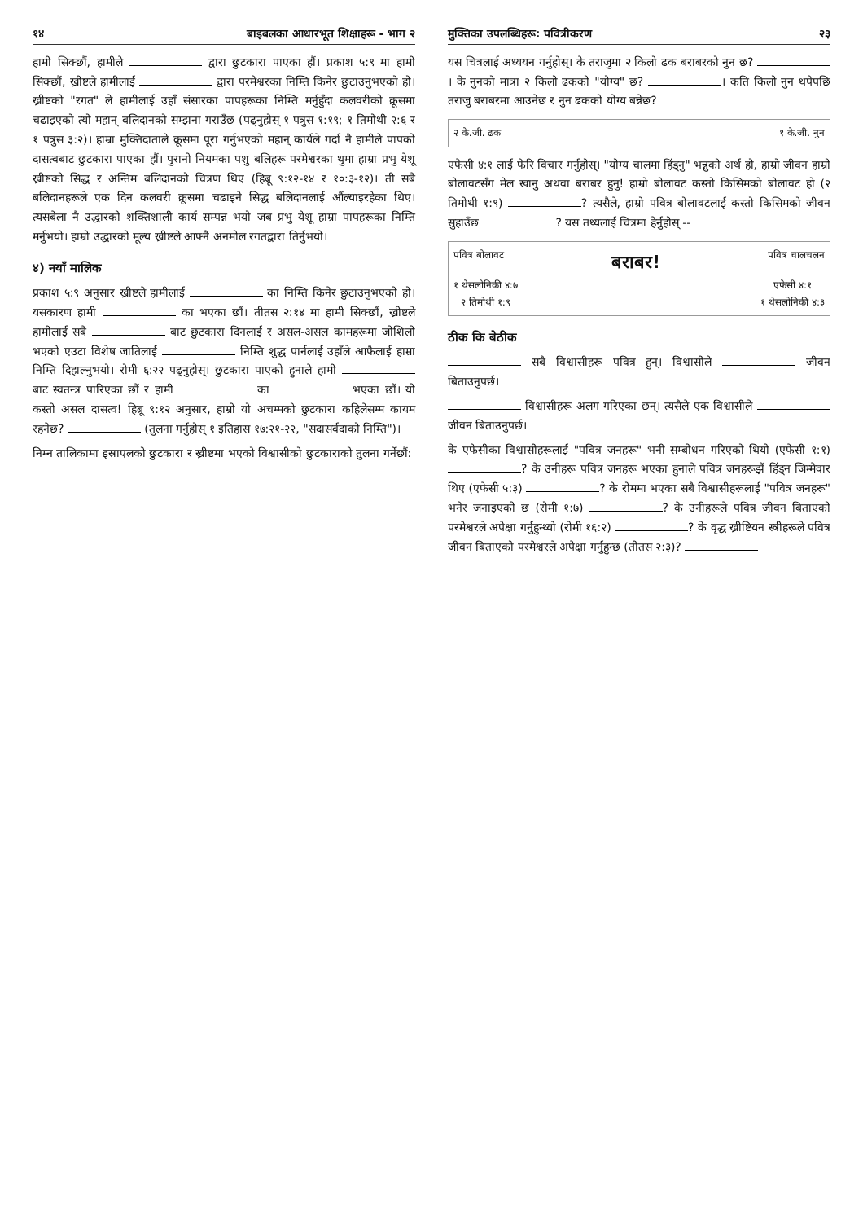१४ बाइबलका आधारभूत शिक्षाहरू - भाग २
हामी सिक्छौं, हामीले द्वारा छुटकारा पाएका हौं। प्रकाश ५:९ मा हामी सिक्छौं, ख्रीष्टले हामीलाई द्वारा परमेश्वरका निम्ति किनेर छुटाउनुभएको हो। ख्रीष्टको "रगत" ले हामीलाई उहाँ संसारका पापहरूका निम्ति मर्नुहुँदा कलवरीको क्रूसमा चढाइएको त्यो महान् बलिदानको सम्झना गराउँछ (पढ्नुहोस् १ पत्रुस १:१९; १ तिमोथी २:६ र १ पत्रुस ३:२)। हाम्रा मुक्तिदाताले क्रूसमा पूरा गर्नुभएको महान् कार्यले गर्दा नै हामीले पापको दासत्वबाट छुटकारा पाएका हौं। पुरानो नियमका पशु बलिहरू परमेश्वरका थुमा हाम्रा प्रभु येशू ख्रीष्टको सिद्ध र अन्तिम बलिदानको चित्रण थिए (हिब्रू ९:१२-१४ र १०:३-१२)। ती सबै बलिदानहरूले एक दिन कलवरी क्रूसमा चढाइने सिद्ध बलिदानलाई औंल्याइरहेका थिए। त्यसबेला नै उद्धारको शक्तिशाली कार्य सम्पन्न भयो जब प्रभु येशू हाम्रा पापहरूका निम्ति मर्नुभयो। हाम्रो उद्धारको मूल्य ख्रीष्टले आफ्नै अनमोल रगतद्वारा तिर्नुभयो।
४) नयाँ मालिक
प्रकाश ५:९ अनुसार ख्रीष्टले हामीलाई का निम्ति किनेर छुटाउनुभएको हो। यसकारण हामी का भएका छौं। तीतस २:१४ मा हामी सिक्छौं, ख्रीष्टले हामीलाई सबै बाट छुटकारा दिनलाई र असल-असल कामहरूमा जोशिलो भएको एउटा विशेष जातिलाई निम्ति शुद्ध पार्नलाई उहाँले आफैलाई हाम्रा निम्ति दिहाल्नुभयो। रोमी ६:२२ पढ्नुहोस्। छुटकारा पाएको हुनाले हामी बाट स्वतन्त्र पारिएका छौं र हामी का भएका छौं। यो कस्तो असल दासत्व! हिब्रू ९:१२ अनुसार, हाम्रो यो अचम्मको छुटकारा कहिलेसम्म कायम रहनेछ? (तुलना गर्नुहोस् १ इतिहास १७:२१-२२, "सदासर्वदाको निम्ति")।
निम्न तालिकामा इस्राएलको छुटकारा र ख्रीष्टमा भएको विश्वासीको छुटकाराको तुलना गर्नेछौं:
मुक्तिका उपलब्धिहरू: पवित्रीकरण २३
यस चित्रलाई अध्ययन गर्नुहोस्। के तराजुमा २ किलो ढक बराबरको नुन छ? । के नुनको मात्रा २ किलो ढकको "योग्य" छ? । कति किलो नुन थपेपछि तराजु बराबरमा आउनेछ र नुन ढकको योग्य बन्नेछ?
२ के.जी. ढक १ के.जी. नुन
एफेसी ४:१ लाई फेरि विचार गर्नुहोस्। "योग्य चालमा हिंड्नु" भन्नुको अर्थ हो, हाम्रो जीवन हाम्रो बोलावटसँग मेल खानु अथवा बराबर हुनु! हाम्रो बोलावट कस्तो किसिमको बोलावट हो (२ तिमोथी १:९) ? त्यसैले, हाम्रो पवित्र बोलावटलाई कस्तो किसिमको जीवन सुहाउँछ ? यस तथ्यलाई चित्रमा हेर्नुहोस् --
पवित्र बोलावट बराबर! पवित्र चालचलन
१ थेसलोनिकी ४:७
२ तिमोथी १:९ एफेसी ४:१
१ थेसलोनिकी ४:३
ठीक कि बेठीक
सबै विश्वासीहरू पवित्र हुन्। विश्वासीले जीवन बिताउनुपर्छ।
विश्वासीहरू अलग गरिएका छन्। त्यसैले एक विश्वासीले जीवन बिताउनुपर्छ।
के एफेसीका विश्वासीहरूलाई "पवित्र जनहरू" भनी सम्बोधन गरिएको थियो (एफेसी १:१) ? के उनीहरू पवित्र जनहरू भएका हुनाले पवित्र जनहरूझैं हिंड्न जिम्मेवार थिए (एफेसी ५:३) ? के रोममा भएका सबै विश्वासीहरूलाई "पवित्र जनहरू" भनेर जनाइएको छ (रोमी १:७) ? के उनीहरूले पवित्र जीवन बिताएको परमेश्वरले अपेक्षा गर्नुहुन्थ्यो (रोमी १६:२) ? के वृद्ध ख्रीष्टियन स्त्रीहरूले पवित्र जीवन बिताएको परमेश्वरले अपेक्षा गर्नुहुन्छ (तीतस २:३)?